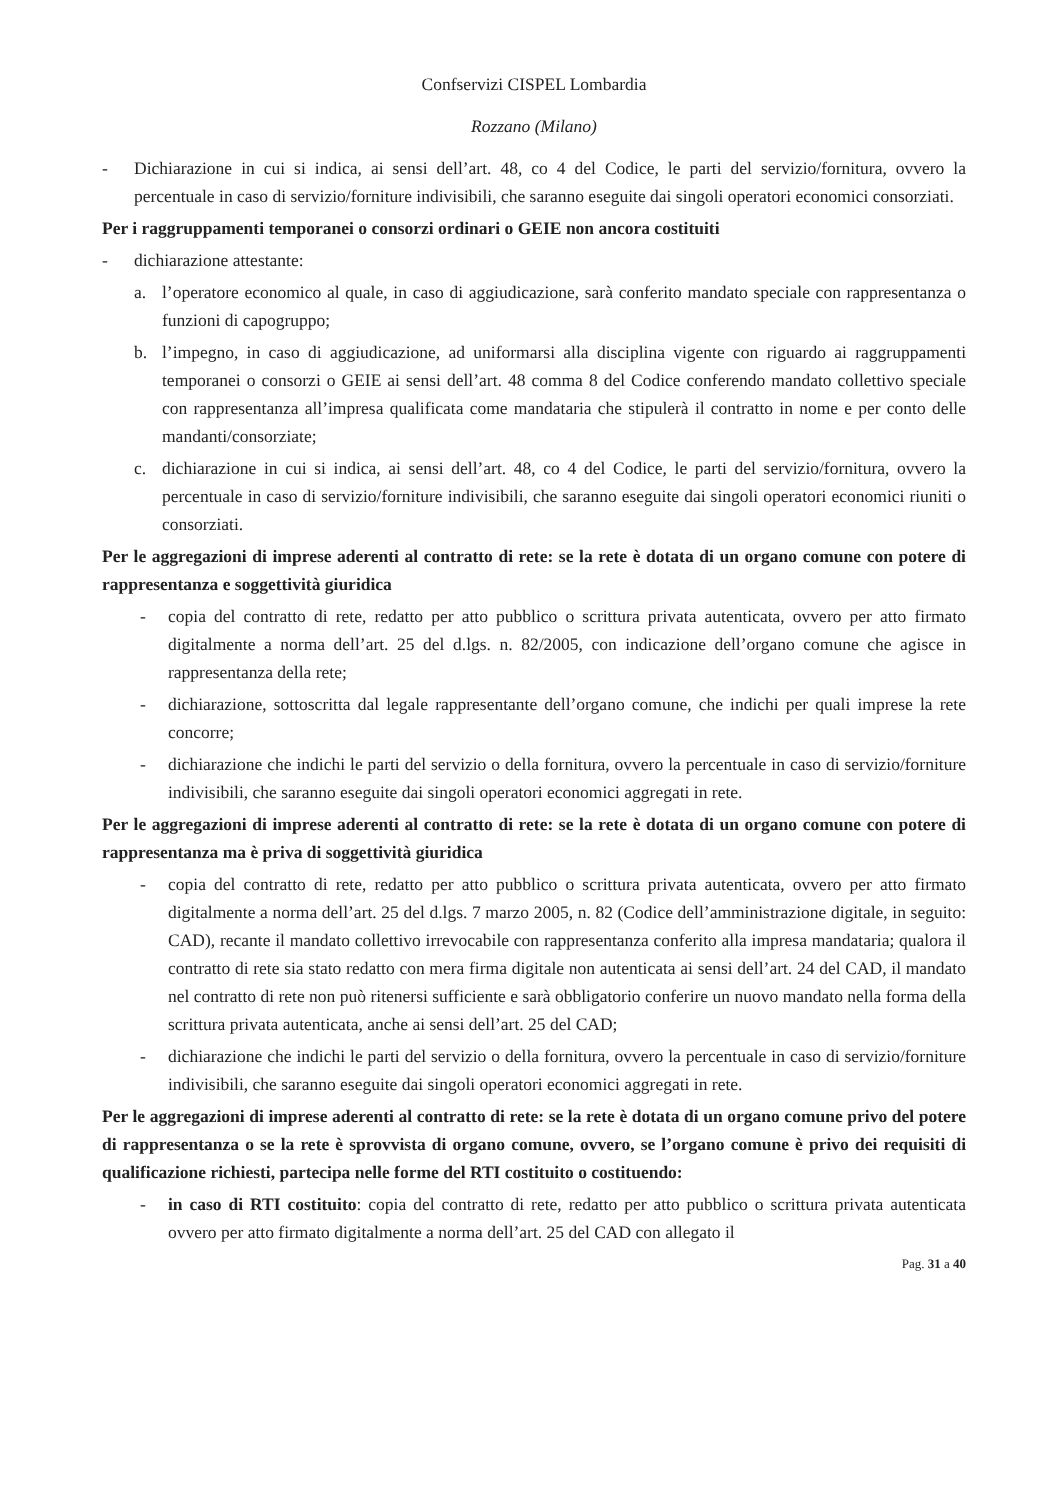Confservizi CISPEL Lombardia
Rozzano (Milano)
- Dichiarazione in cui si indica, ai sensi dell’art. 48, co 4 del Codice, le parti del servizio/fornitura, ovvero la percentuale in caso di servizio/forniture indivisibili, che saranno eseguite dai singoli operatori economici consorziati.
Per i raggruppamenti temporanei o consorzi ordinari o GEIE non ancora costituiti
- dichiarazione attestante:
a. l’operatore economico al quale, in caso di aggiudicazione, sarà conferito mandato speciale con rappresentanza o funzioni di capogruppo;
b. l’impegno, in caso di aggiudicazione, ad uniformarsi alla disciplina vigente con riguardo ai raggruppamenti temporanei o consorzi o GEIE ai sensi dell’art. 48 comma 8 del Codice conferendo mandato collettivo speciale con rappresentanza all’impresa qualificata come mandataria che stipulerà il contratto in nome e per conto delle mandanti/consorziate;
c. dichiarazione in cui si indica, ai sensi dell’art. 48, co 4 del Codice, le parti del servizio/fornitura, ovvero la percentuale in caso di servizio/forniture indivisibili, che saranno eseguite dai singoli operatori economici riuniti o consorziati.
Per le aggregazioni di imprese aderenti al contratto di rete: se la rete è dotata di un organo comune con potere di rappresentanza e soggettività giuridica
- copia del contratto di rete, redatto per atto pubblico o scrittura privata autenticata, ovvero per atto firmato digitalmente a norma dell’art. 25 del d.lgs. n. 82/2005, con indicazione dell’organo comune che agisce in rappresentanza della rete;
- dichiarazione, sottoscritta dal legale rappresentante dell’organo comune, che indichi per quali imprese la rete concorre;
- dichiarazione che indichi le parti del servizio o della fornitura, ovvero la percentuale in caso di servizio/forniture indivisibili, che saranno eseguite dai singoli operatori economici aggregati in rete.
Per le aggregazioni di imprese aderenti al contratto di rete: se la rete è dotata di un organo comune con potere di rappresentanza ma è priva di soggettività giuridica
- copia del contratto di rete, redatto per atto pubblico o scrittura privata autenticata, ovvero per atto firmato digitalmente a norma dell’art. 25 del d.lgs. 7 marzo 2005, n. 82 (Codice dell’amministrazione digitale, in seguito: CAD), recante il mandato collettivo irrevocabile con rappresentanza conferito alla impresa mandataria; qualora il contratto di rete sia stato redatto con mera firma digitale non autenticata ai sensi dell’art. 24 del CAD, il mandato nel contratto di rete non può ritenersi sufficiente e sarà obbligatorio conferire un nuovo mandato nella forma della scrittura privata autenticata, anche ai sensi dell’art. 25 del CAD;
- dichiarazione che indichi le parti del servizio o della fornitura, ovvero la percentuale in caso di servizio/forniture indivisibili, che saranno eseguite dai singoli operatori economici aggregati in rete.
Per le aggregazioni di imprese aderenti al contratto di rete: se la rete è dotata di un organo comune privo del potere di rappresentanza o se la rete è sprovvista di organo comune, ovvero, se l’organo comune è privo dei requisiti di qualificazione richiesti, partecipa nelle forme del RTI costituito o costituendo:
- in caso di RTI costituito: copia del contratto di rete, redatto per atto pubblico o scrittura privata autenticata ovvero per atto firmato digitalmente a norma dell’art. 25 del CAD con allegato il
Pag. 31 a 40